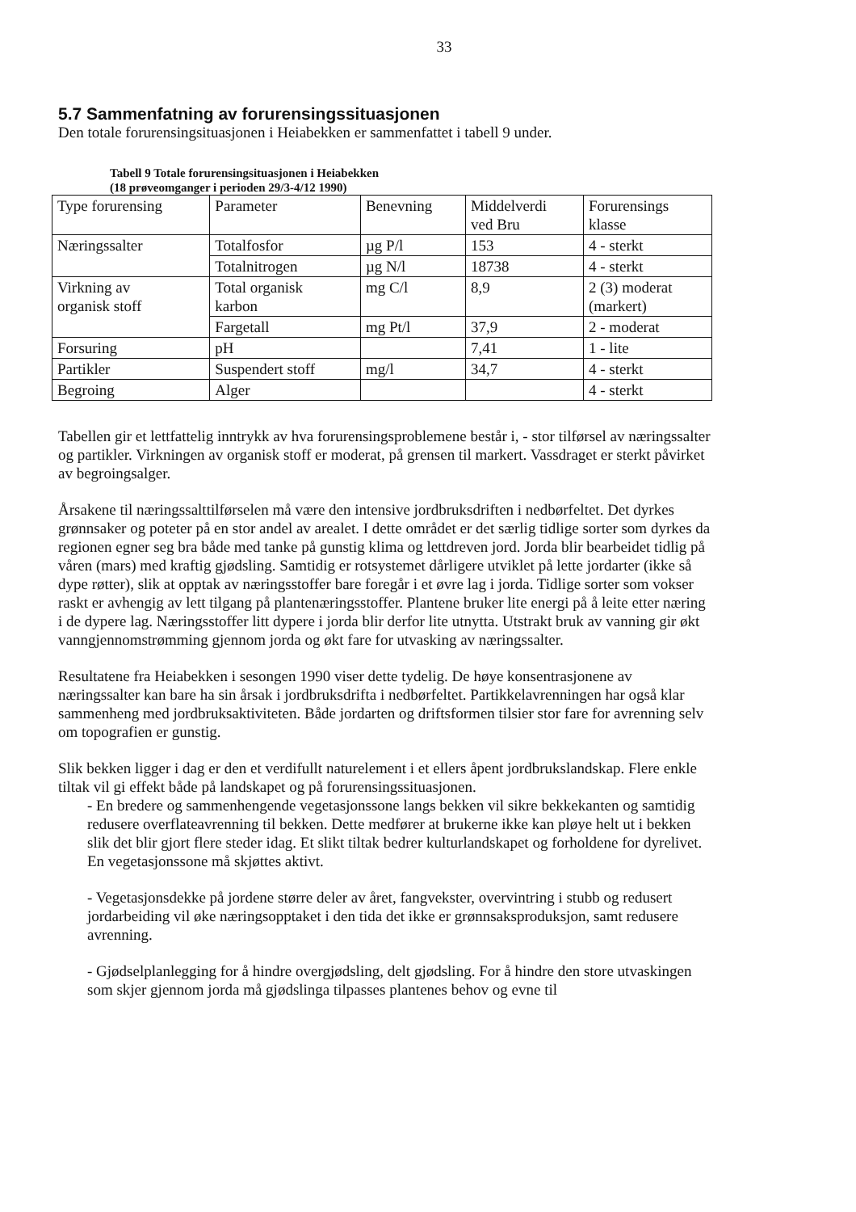33
5.7 Sammenfatning av forurensingssituasjonen
Den totale forurensingsituasjonen i Heiabekken er sammenfattet i tabell 9 under.
Tabell 9 Totale forurensingsituasjonen i Heiabekken
(18 prøveomganger i perioden 29/3-4/12 1990)
| Type forurensing | Parameter | Benevning | Middelverdi ved Bru | Forurensings klasse |
| Næringssalter | Totalfosfor | µg P/l | 153 | 4 - sterkt |
| | Totalnitrogen | µg N/l | 18738 | 4 - sterkt |
| Virkning av organisk stoff | Total organisk karbon | mg C/l | 8,9 | 2 (3) moderat (markert) |
| | Fargetall | mg Pt/l | 37,9 | 2 - moderat |
| Forsuring | pH | | 7,41 | 1 - lite |
| Partikler | Suspendert stoff | mg/l | 34,7 | 4 - sterkt |
| Begroing | Alger | | | 4 - sterkt |
Tabellen gir et lettfattelig inntrykk av hva forurensingsproblemene består i, - stor tilførsel av næringssalter og partikler. Virkningen av organisk stoff er moderat, på grensen til markert. Vassdraget er sterkt påvirket av begroingsalger.
Årsakene til næringssalttilførselen må være den intensive jordbruksdriften i nedbørfeltet. Det dyrkes grønnsaker og poteter på en stor andel av arealet. I dette området er det særlig tidlige sorter som dyrkes da regionen egner seg bra både med tanke på gunstig klima og lettdreven jord. Jorda blir bearbeidet tidlig på våren (mars) med kraftig gjødsling. Samtidig er rotsystemet dårligere utviklet på lette jordarter (ikke så dype røtter), slik at opptak av næringsstoffer bare foregår i et øvre lag i jorda. Tidlige sorter som vokser raskt er avhengig av lett tilgang på plantenæringsstoffer. Plantene bruker lite energi på å leite etter næring i de dypere lag. Næringsstoffer litt dypere i jorda blir derfor lite utnytta. Utstrakt bruk av vanning gir økt vanngjennomstrømming gjennom jorda og økt fare for utvasking av næringssalter.
Resultatene fra Heiabekken i sesongen 1990 viser dette tydelig. De høye konsentrasjonene av næringssalter kan bare ha sin årsak i jordbruksdrifta i nedbørfeltet. Partikkelavrenningen har også klar sammenheng med jordbruksaktiviteten. Både jordarten og driftsformen tilsier stor fare for avrenning selv om topografien er gunstig.
Slik bekken ligger i dag er den et verdifullt naturelement i et ellers åpent jordbrukslandskap. Flere enkle tiltak vil gi effekt både på landskapet og på forurensingssituasjonen.
- En bredere og sammenhengende vegetasjonssone langs bekken vil sikre bekkekanten og samtidig redusere overflateavrenning til bekken. Dette medfører at brukerne ikke kan pløye helt ut i bekken slik det blir gjort flere steder idag. Et slikt tiltak bedrer kulturlandskapet og forholdene for dyrelivet. En vegetasjonssone må skjøttes aktivt.
- Vegetasjonsdekke på jordene større deler av året, fangvekster, overvintring i stubb og redusert jordarbeiding vil øke næringsopptaket i den tida det ikke er grønnsaksproduksjon, samt redusere avrenning.
- Gjødselplanlegging for å hindre overgjødsling, delt gjødsling. For å hindre den store utvaskingen som skjer gjennom jorda må gjødslinga tilpasses plantenes behov og evne til